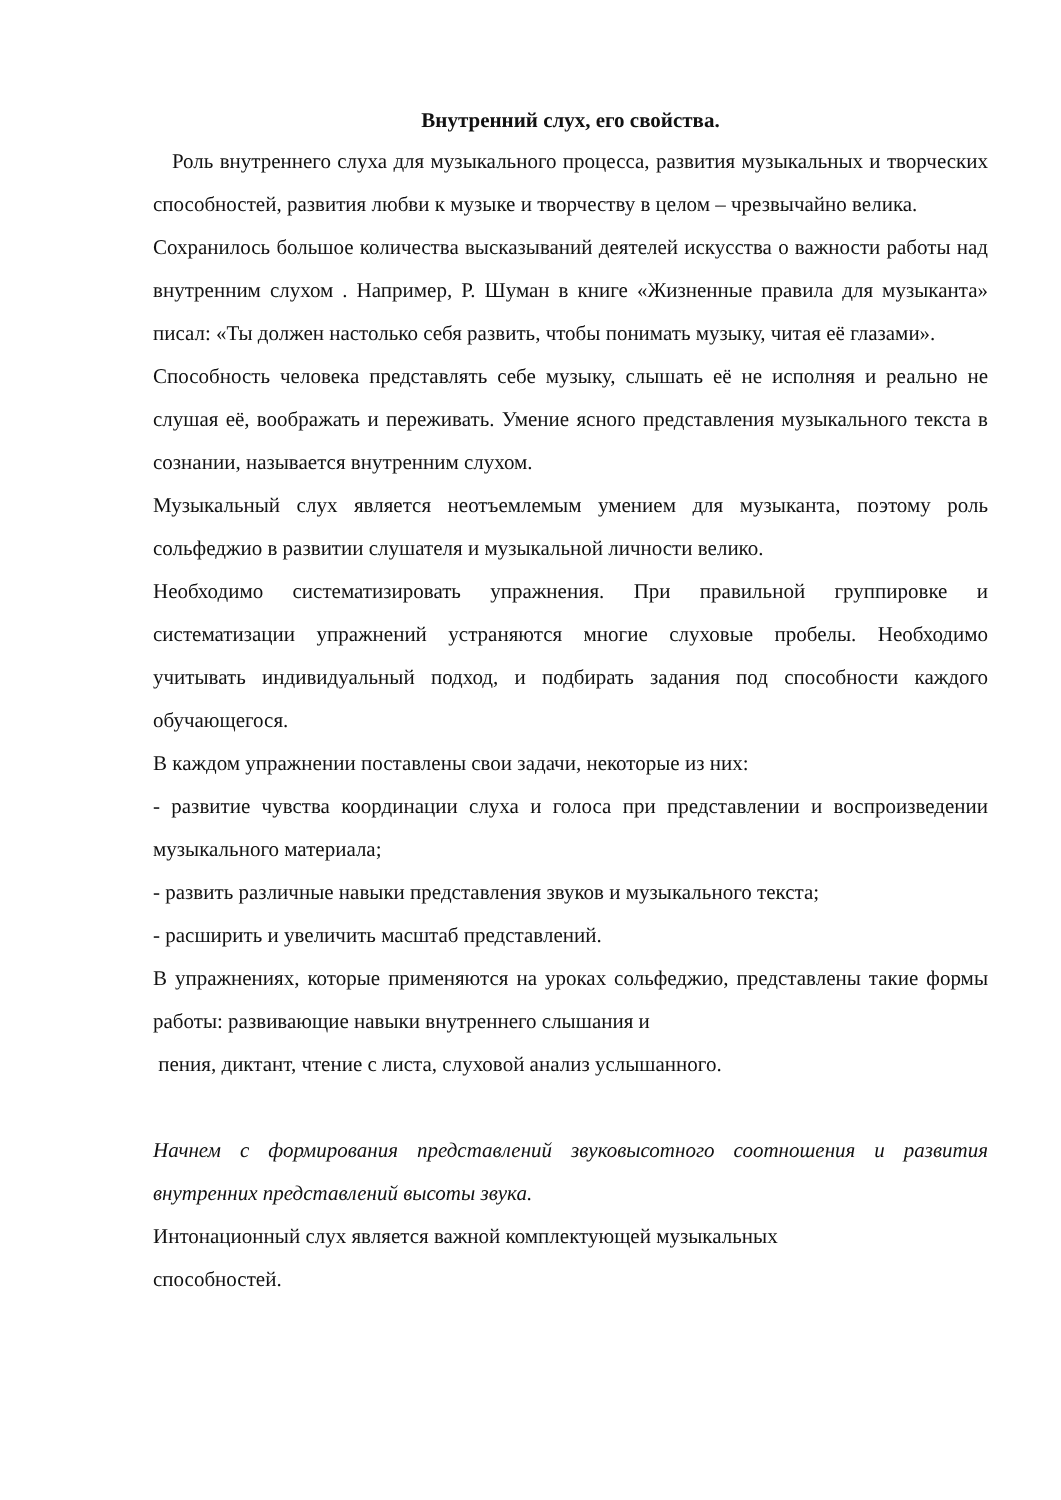Внутренний слух, его свойства.
Роль внутреннего слуха для музыкального процесса, развития музыкальных и творческих способностей, развития любви к музыке и творчеству в целом – чрезвычайно велика.
Сохранилось большое количества высказываний деятелей искусства о важности работы над внутренним слухом . Например, Р. Шуман в книге «Жизненные правила для музыканта» писал: «Ты должен настолько себя развить, чтобы понимать музыку, читая её глазами».
Способность человека представлять себе музыку, слышать её не исполняя и реально не слушая её, воображать и переживать. Умение ясного представления музыкального текста в сознании, называется внутренним слухом.
Музыкальный слух является неотъемлемым умением для музыканта, поэтому роль сольфеджио в развитии слушателя и музыкальной личности велико.
Необходимо систематизировать упражнения. При правильной группировке и систематизации упражнений устраняются многие слуховые пробелы. Необходимо учитывать индивидуальный подход, и подбирать задания под способности каждого обучающегося.
В каждом упражнении поставлены свои задачи, некоторые из них:
- развитие чувства координации слуха и голоса при представлении и воспроизведении музыкального материала;
- развить различные навыки представления звуков и музыкального текста;
- расширить и увеличить масштаб представлений.
В упражнениях, которые применяются на уроках сольфеджио, представлены такие формы работы: развивающие навыки внутреннего слышания и
пения, диктант, чтение с листа, слуховой анализ услышанного.
Начнем с формирования представлений звуковысотного соотношения и развития внутренних представлений высоты звука.
Интонационный слух является важной комплектующей музыкальных
способностей.